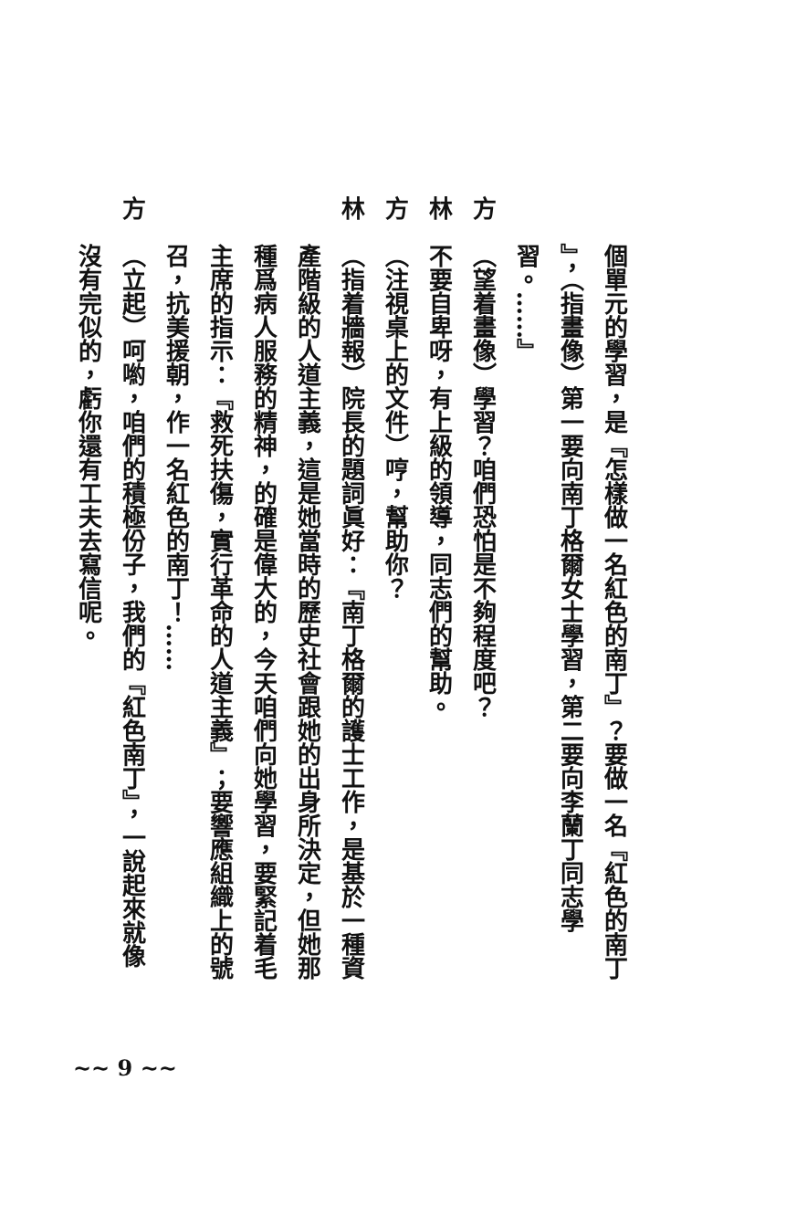個單元的學習，是『怎樣做一名紅色的南丁』？要做一名『紅色的南丁
』，（指畫像）第一要向南丁格爾女士學習，第二要向李蘭丁同志學
習。……』
方（望着畫像）學習？咱們恐怕是不夠程度吧？
林不要自卑呀，有上級的領導，同志們的幫助。
方（注視桌上的文件）哼，幫助你？
林（指着牆報）院長的題詞眞好：『南丁格爾的護士工作，是基於一種資
產階級的人道主義，這是她當時的歷史社會跟她的出身所決定，但她那
種爲病人服務的精神，的確是偉大的，今天咱們向她學習，要緊記着毛
主席的指示：『救死扶傷，實行革命的人道主義』；要響應組織上的號
召，抗美援朝，作一名紅色的南丁！……
方（立起）呵喲，咱們的積極份子，我們的『紅色南丁』，一說起來就像
沒有完似的，虧你還有工夫去寫信呢。
~~ 9 ~~